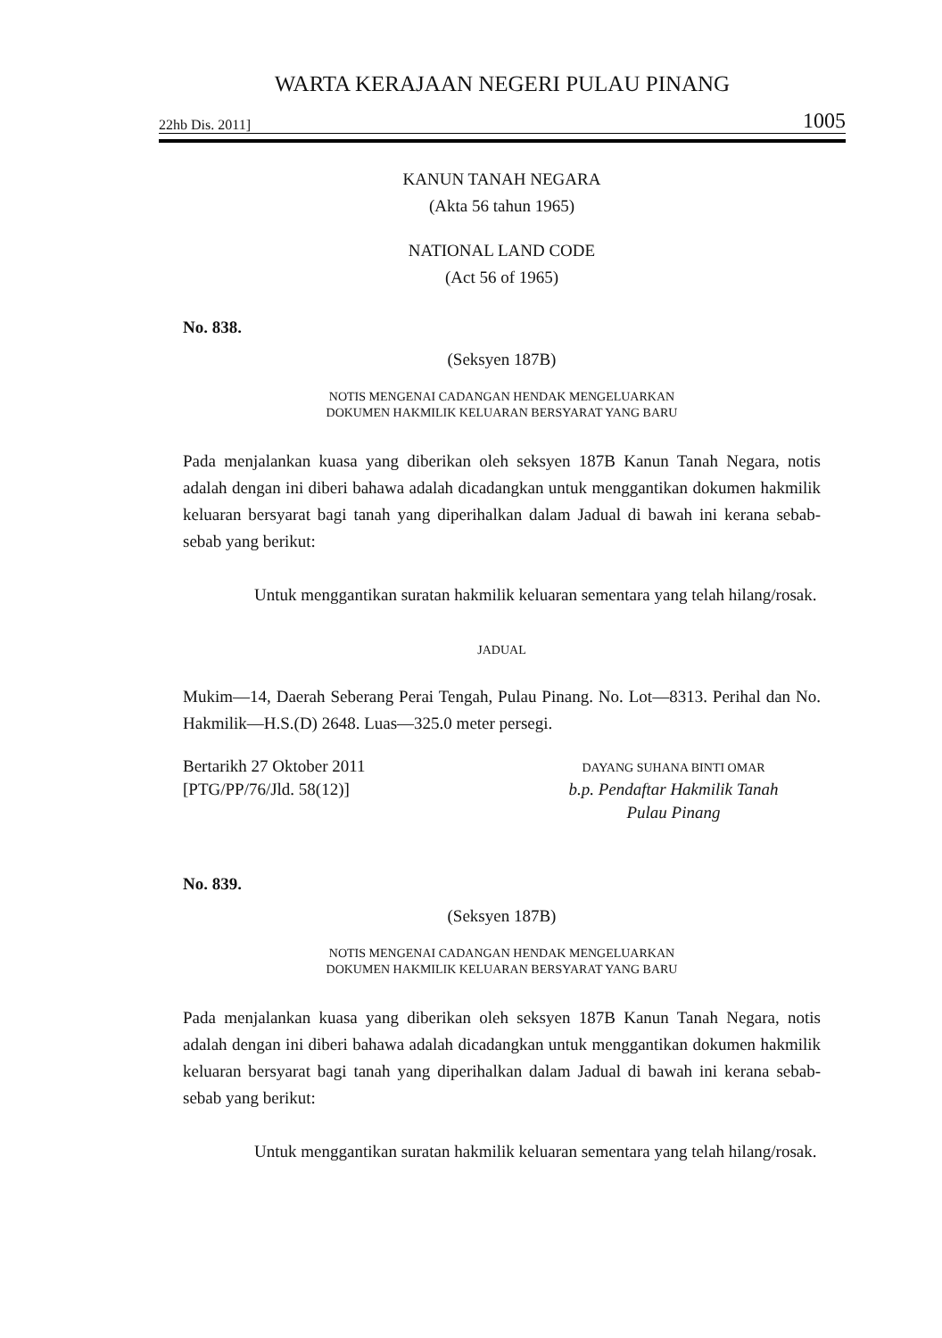WARTA KERAJAAN NEGERI PULAU PINANG
22hb Dis. 2011] 1005
KANUN TANAH NEGARA
(Akta 56 tahun 1965)
NATIONAL LAND CODE
(Act 56 of 1965)
No. 838.
(Seksyen 187B)
NOTIS MENGENAI CADANGAN HENDAK MENGELUARKAN
DOKUMEN HAKMILIK KELUARAN BERSYARAT YANG BARU
Pada menjalankan kuasa yang diberikan oleh seksyen 187B Kanun Tanah Negara, notis adalah dengan ini diberi bahawa adalah dicadangkan untuk menggantikan dokumen hakmilik keluaran bersyarat bagi tanah yang diperihalkan dalam Jadual di bawah ini kerana sebab-sebab yang berikut:
Untuk menggantikan suratan hakmilik keluaran sementara yang telah hilang/rosak.
JADUAL
Mukim—14, Daerah Seberang Perai Tengah, Pulau Pinang. No. Lot—8313. Perihal dan No. Hakmilik—H.S.(D) 2648. Luas—325.0 meter persegi.
Bertarikh 27 Oktober 2011
[PTG/PP/76/Jld. 58(12)]
DAYANG SUHANA BINTI OMAR
b.p. Pendaftar Hakmilik Tanah
Pulau Pinang
No. 839.
(Seksyen 187B)
NOTIS MENGENAI CADANGAN HENDAK MENGELUARKAN
DOKUMEN HAKMILIK KELUARAN BERSYARAT YANG BARU
Pada menjalankan kuasa yang diberikan oleh seksyen 187B Kanun Tanah Negara, notis adalah dengan ini diberi bahawa adalah dicadangkan untuk menggantikan dokumen hakmilik keluaran bersyarat bagi tanah yang diperihalkan dalam Jadual di bawah ini kerana sebab-sebab yang berikut:
Untuk menggantikan suratan hakmilik keluaran sementara yang telah hilang/rosak.